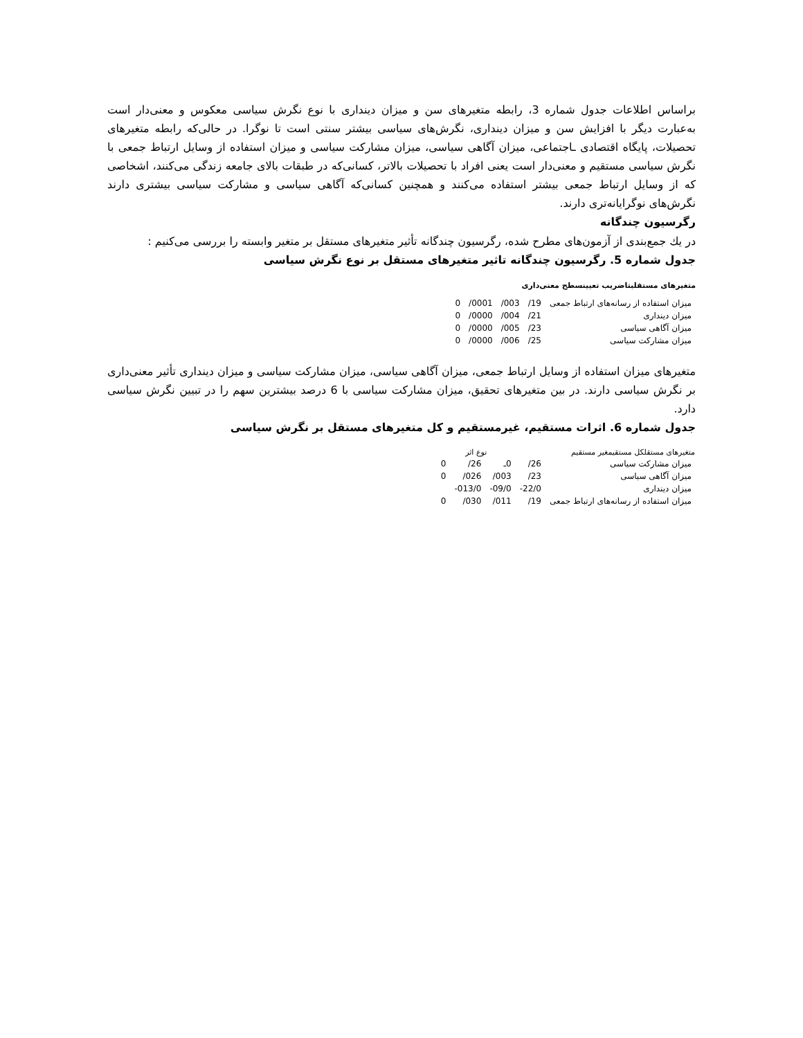براساس اطلاعات جدول شماره 3، رابطه متغیرهای سن و میزان دینداری با نوع نگرش سیاسی معکوس و معنی‌دار است به‌عبارت دیگر با افزایش سن و میزان دینداری، نگرش‌های سیاسی بیشتر سنتی است تا نوگرا. در حالی‌که رابطه متغیرهای تحصیلات، پایگاه اقتصادی ـاجتماعی، میزان آگاهی سیاسی، میزان مشارکت سیاسی و میزان استفاده از وسایل ارتباط جمعی با نگرش سیاسی مستقیم و معنی‌دار است یعنی افراد با تحصیلات بالاتر، کسانی‌که در طبقات بالای جامعه زندگی می‌کنند، اشخاصی که از وسایل ارتباط جمعی بیشتر استفاده می‌کنند و همچنین کسانی‌که آگاهی سیاسی و مشارکت سیاسی بیشتری دارند نگرش‌های نوگرایانه‌تری دارند.
رگرسیون چندگانه
در یك جمع‌بندی از آزمون‌های مطرح شده، رگرسیون چندگانه تأثیر متغیرهای مستقل بر متغیر وابسته را بررسی می‌کنیم :
جدول شماره 5. رگرسیون چندگانه تاثیر متغیرهای مستقل بر نوع نگرش سیاسی
متغیرهای مستقلبتاضریب تعیینسطح معنی‌داری
| میزان استفاده از رسانه‌های ارتباط جمعی | 19/ | 003/ | 0001/ | 0 |
| میزان دینداری | 21/ | 004/ | 0000/ | 0 |
| میزان آگاهی سیاسی | 23/ | 005/ | 0000/ | 0 |
| میزان مشارکت سیاسی | 25/ | 006/ | 0000/ | 0 |
متغیرهای میزان استفاده از وسایل ارتباط جمعی، میزان آگاهی سیاسی، میزان مشارکت سیاسی و میزان دینداری تأثیر معنی‌داری بر نگرش سیاسی دارند. در بین متغیرهای تحقیق، میزان مشارکت سیاسی با 6 درصد بیشترین سهم را در تبیین نگرش سیاسی دارد.
جدول شماره 6. اثرات مستقیم، غیرمستقیم و کل متغیرهای مستقل بر نگرش سیاسی
| متغیرهای مستقلکل مستقیمغیر مستقیم | | نوع اثر | | |
| --- | --- | --- | --- | --- |
| میزان مشارکت سیاسی | 26/ | 0ـ | 26/ | 0 |
| میزان آگاهی سیاسی | 23/ | 003/ | 026/ | 0 |
| میزان دینداری | 22/0- | 09/0- | 013/0- | |
| میزان استفاده از رسانه‌های ارتباط جمعی | 19/ | 011/ | 030/ | 0 |